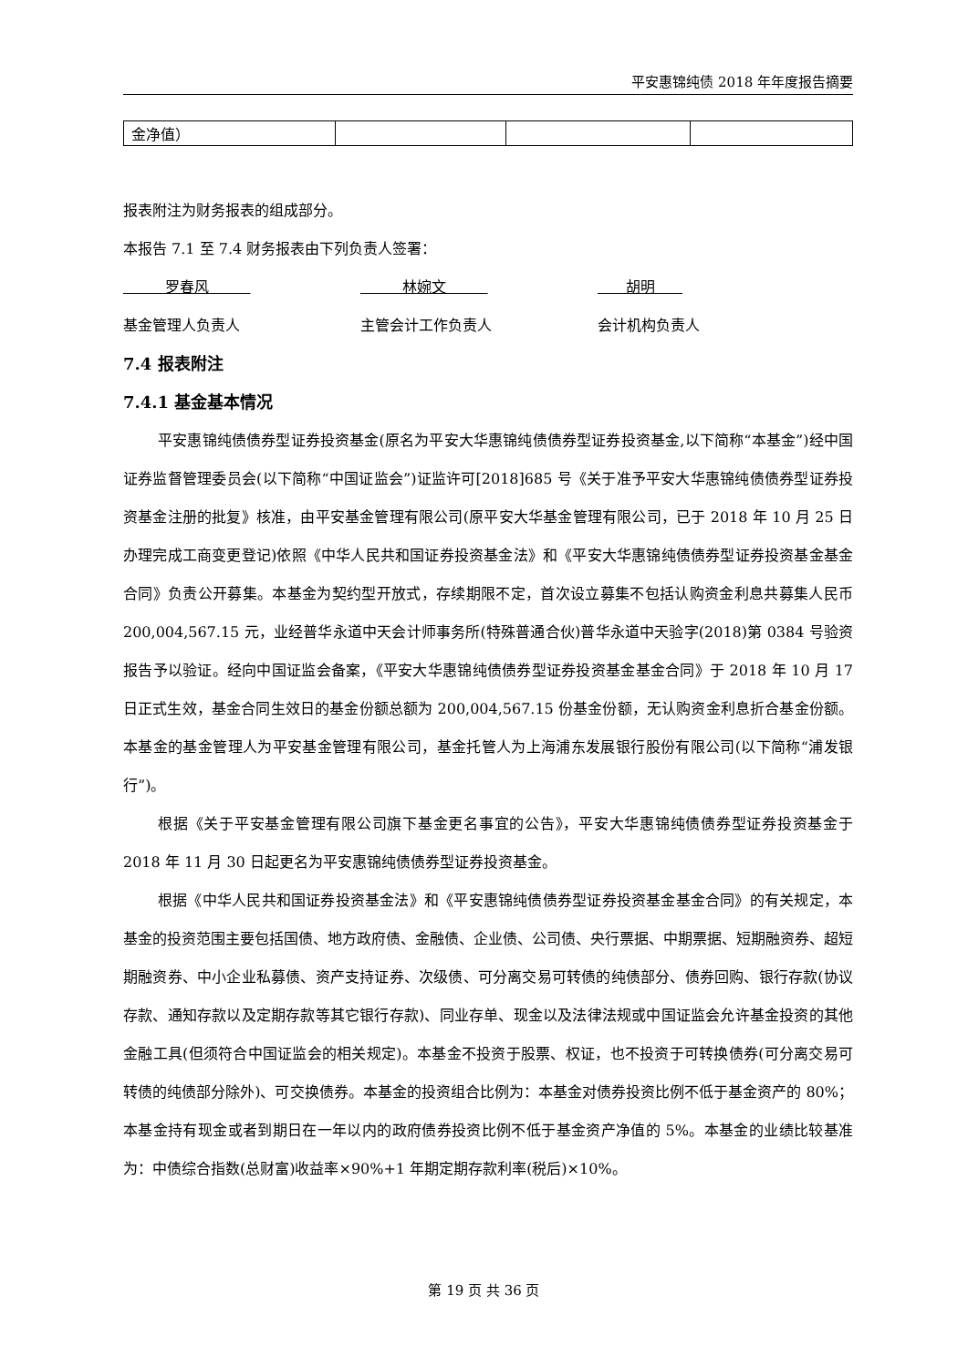平安惠锦纯债 2018 年年度报告摘要
| 金净值） | | | |
报表附注为财务报表的组成部分。
本报告 7.1 至 7.4 财务报表由下列负责人签署：
罗春风 林婉文 胡明
基金管理人负责人 主管会计工作负责人 会计机构负责人
7.4 报表附注
7.4.1 基金基本情况
平安惠锦纯债债券型证券投资基金(原名为平安大华惠锦纯债债券型证券投资基金,以下简称“本基金”)经中国证券监督管理委员会(以下简称“中国证监会”)证监许可[2018]685 号《关于准予平安大华惠锦纯债债券型证券投资基金注册的批复》核准，由平安基金管理有限公司(原平安大华基金管理有限公司，已于 2018 年 10 月 25 日办理完成工商变更登记)依照《中华人民共和国证券投资基金法》和《平安大华惠锦纯债债券型证券投资基金基金合同》负责公开募集。本基金为契约型开放式，存续期限不定，首次设立募集不包括认购资金利息共募集人民币 200,004,567.15 元，业经普华永道中天会计师事务所(特殊普通合伙)普华永道中天验字(2018)第 0384 号验资报告予以验证。经向中国证监会备案，《平安大华惠锦纯债债券型证券投资基金基金合同》于 2018 年 10 月 17 日正式生效，基金合同生效日的基金份额总额为 200,004,567.15 份基金份额，无认购资金利息折合基金份额。本基金的基金管理人为平安基金管理有限公司，基金托管人为上海浦东发展银行股份有限公司(以下简称“浦发银行”)。
根据《关于平安基金管理有限公司旗下基金更名事宜的公告》，平安大华惠锦纯债债券型证券投资基金于 2018 年 11 月 30 日起更名为平安惠锦纯债债券型证券投资基金。
根据《中华人民共和国证券投资基金法》和《平安惠锦纯债债券型证券投资基金基金合同》的有关规定，本基金的投资范围主要包括国债、地方政府债、金融债、企业债、公司债、央行票据、中期票据、短期融资券、超短期融资券、中小企业私募债、资产支持证券、次级债、可分离交易可转债的纯债部分、债券回购、银行存款(协议存款、通知存款以及定期存款等其它银行存款)、同业存单、现金以及法律法规或中国证监会允许基金投资的其他金融工具(但须符合中国证监会的相关规定)。本基金不投资于股票、权证，也不投资于可转换债券(可分离交易可转债的纯债部分除外)、可交换债券。本基金的投资组合比例为：本基金对债券投资比例不低于基金资产的 80%；本基金持有现金或者到期日在一年以内的政府债券投资比例不低于基金资产净值的 5%。本基金的业绩比较基准为：中债综合指数(总财富)收益率×90%+1 年期定期存款利率(税后)×10%。
第 19 页 共 36 页